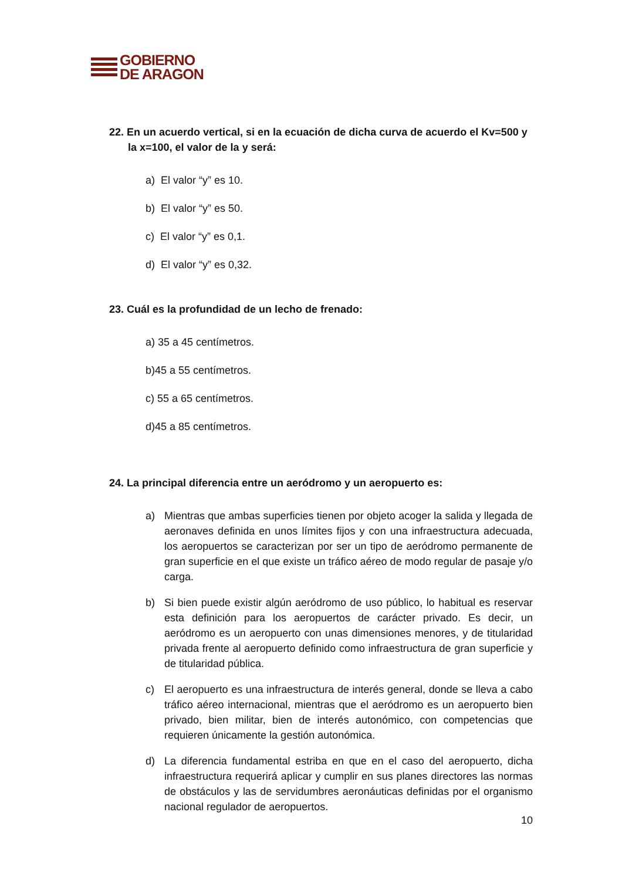GOBIERNO
DE ARAGON
22. En un acuerdo vertical, si en la ecuación de dicha curva de acuerdo el Kv=500 y la x=100, el valor de la y será:
a) El valor “y” es 10.
b) El valor “y” es 50.
c) El valor “y” es 0,1.
d) El valor “y” es 0,32.
23. Cuál es la profundidad de un lecho de frenado:
a) 35 a 45 centímetros.
b)45 a 55 centímetros.
c) 55 a 65 centímetros.
d)45 a 85 centímetros.
24. La principal diferencia entre un aeródromo y un aeropuerto es:
a) Mientras que ambas superficies tienen por objeto acoger la salida y llegada de aeronaves definida en unos límites fijos y con una infraestructura adecuada, los aeropuertos se caracterizan por ser un tipo de aeródromo permanente de gran superficie en el que existe un tráfico aéreo de modo regular de pasaje y/o carga.
b) Si bien puede existir algún aeródromo de uso público, lo habitual es reservar esta definición para los aeropuertos de carácter privado. Es decir, un aeródromo es un aeropuerto con unas dimensiones menores, y de titularidad privada frente al aeropuerto definido como infraestructura de gran superficie y de titularidad pública.
c) El aeropuerto es una infraestructura de interés general, donde se lleva a cabo tráfico aéreo internacional, mientras que el aeródromo es un aeropuerto bien privado, bien militar, bien de interés autonómico, con competencias que requieren únicamente la gestión autonómica.
d) La diferencia fundamental estriba en que en el caso del aeropuerto, dicha infraestructura requerirá aplicar y cumplir en sus planes directores las normas de obstáculos y las de servidumbres aeronáuticas definidas por el organismo nacional regulador de aeropuertos.
10